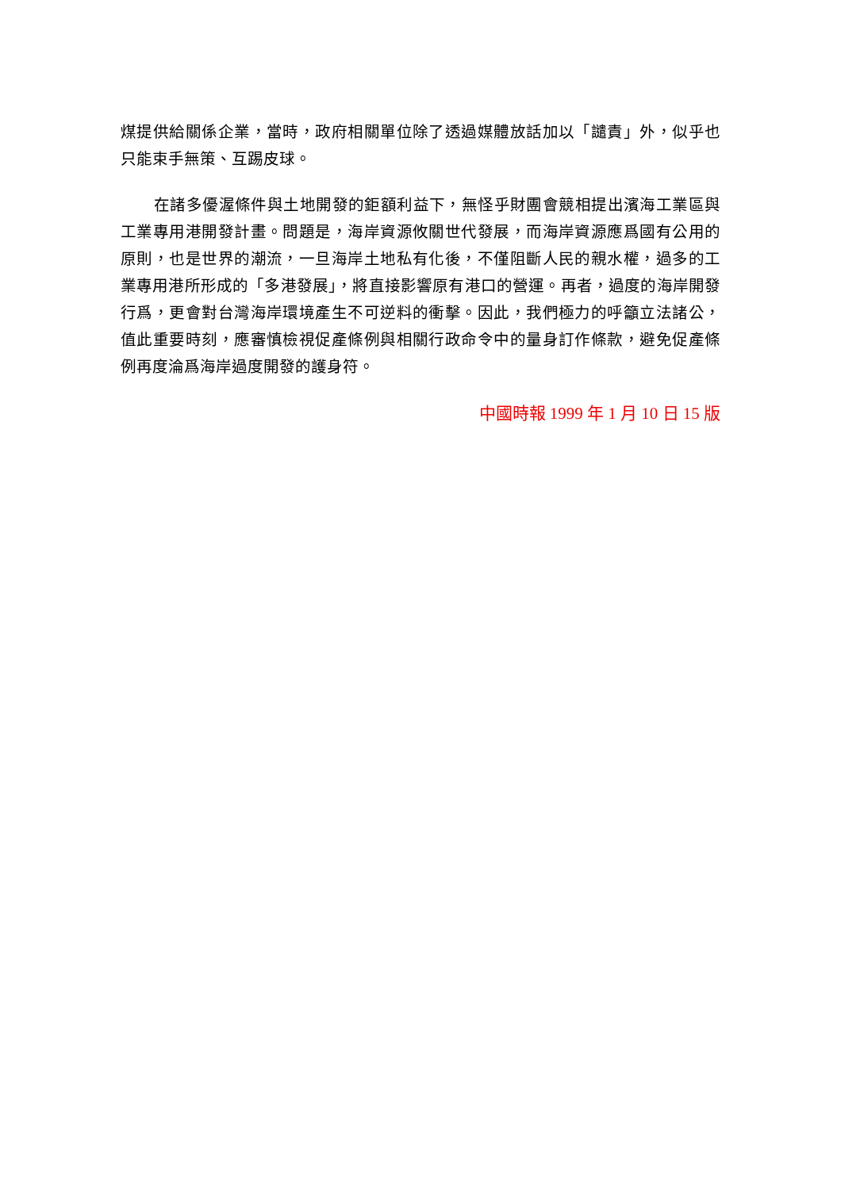煤提供給關係企業，當時，政府相關單位除了透過媒體放話加以「譴責」外，似乎也只能束手無策、互踢皮球。
在諸多優渥條件與土地開發的鉅額利益下，無怪乎財團會競相提出濱海工業區與工業專用港開發計畫。問題是，海岸資源攸關世代發展，而海岸資源應爲國有公用的原則，也是世界的潮流，一旦海岸土地私有化後，不僅阻斷人民的親水權，過多的工業專用港所形成的「多港發展」，將直接影響原有港口的營運。再者，過度的海岸開發行爲，更會對台灣海岸環境產生不可逆料的衝擊。因此，我們極力的呼籲立法諸公，值此重要時刻，應審慎檢視促產條例與相關行政命令中的量身訂作條款，避免促產條例再度淪爲海岸過度開發的護身符。
中國時報 1999 年 1 月 10 日 15 版